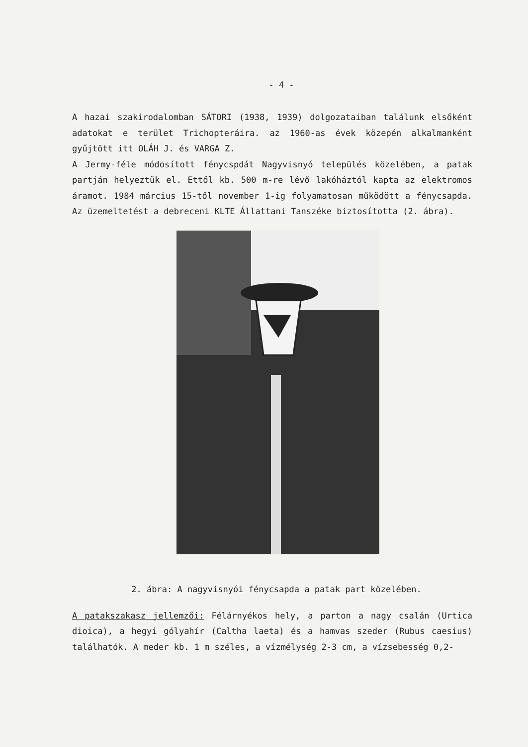- 4 -
A hazai szakirodalomban SÁTORI (1938, 1939) dolgozataiban találunk elsőként adatokat e terület Trichopteráira. az 1960-as évek közepén alkalmanként gyűjtött itt OLÁH J. és VARGA Z.
A Jermy-féle módosított fénycspdát Nagyvisnyó település közelében, a patak partján helyeztük el. Ettől kb. 500 m-re lévő lakóháztól kapta az elektromos áramot. 1984 március 15-től november 1-ig folyamatosan működött a fénycsapda. Az üzemeltetést a debreceni KLTE Állattani Tanszéke biztosította (2. ábra).
2. ábra: A nagyvisnyói fénycsapda a patak part közelében.
A patakszakasz jellemzői: Félárnyékos hely, a parton a nagy csalán (Urtica dioica), a hegyi gólyahír (Caltha laeta) és a hamvas szeder (Rubus caesius) találhatók. A meder kb. 1 m széles, a vízmélység 2-3 cm, a vízsebesség 0,2-